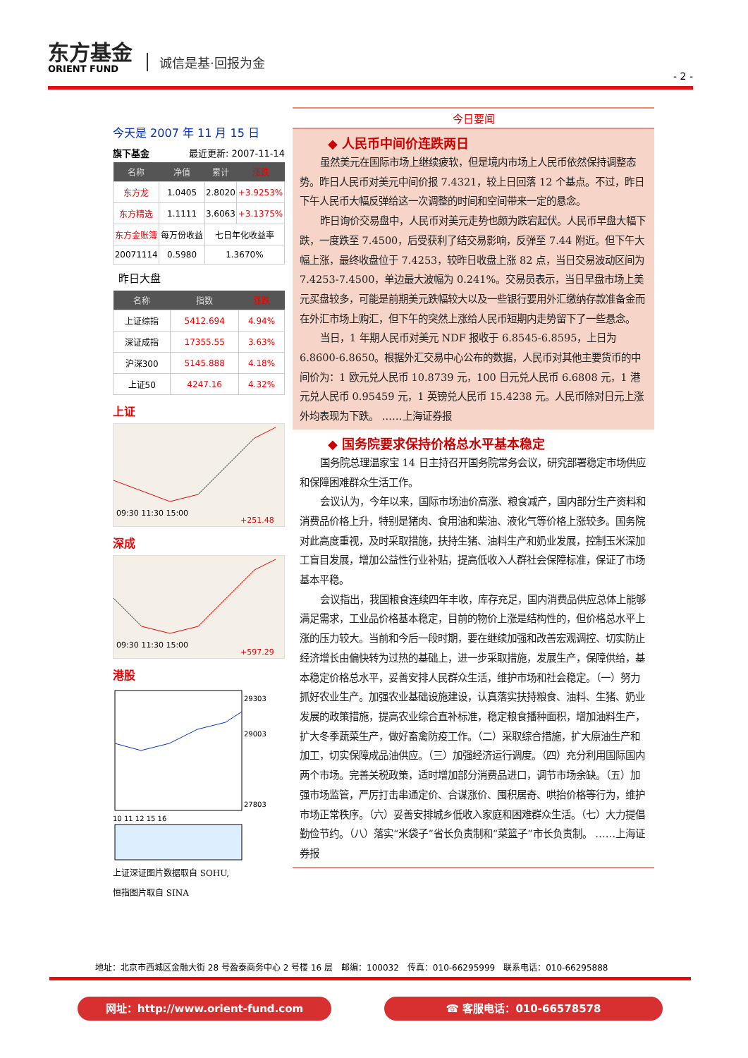东方基金
ORIENT FUND
诚信是基·回报为金
- 2 -
今天是 2007 年 11 月 15 日
旗下基金 最近更新: 2007-11-14
| 名称 | 净值 | 累计 | 涨跌 |
| --- | --- | --- | --- |
| 东方龙 | 1.0405 | 2.8020 | +3.9253% |
| 东方精选 | 1.1111 | 3.6063 | +3.1375% |
| 东方金账簿 | 每万份收益 | 七日年化收益率 | |
| 20071114 | 0.5980 | 1.3670% | |
昨日大盘
| 名称 | 指数 | 涨跌 |
| --- | --- | --- |
| 上证综指 | 5412.694 | 4.94% |
| 深证成指 | 17355.55 | 3.63% |
| 沪深300 | 5145.888 | 4.18% |
| 上证50 | 4247.16 | 4.32% |
上证
09:30 11:30 15:00
+251.48
深成
09:30 11:30 15:00
+597.29
港股
29303
29003
27803
10 11 12 15 16
上证深证图片数据取自 SOHU,
恒指图片取自 SINA
今日要闻
◆ 人民币中间价连跌两日
虽然美元在国际市场上继续疲软，但是境内市场上人民币依然保持调整态势。昨日人民币对美元中间价报 7.4321，较上日回落 12 个基点。不过，昨日下午人民币大幅反弹给这一次调整的时间和空间带来一定的悬念。
昨日询价交易盘中，人民币对美元走势也颇为跌宕起伏。人民币早盘大幅下跌，一度跌至 7.4500，后受获利了结交易影响，反弹至 7.44 附近。但下午大幅上涨，最终收盘位于 7.4253，较昨日收盘上涨 82 点，当日交易波动区间为 7.4253-7.4500，单边最大波幅为 0.241%。交易员表示，当日早盘市场上美元买盘较多，可能是前期美元跌幅较大以及一些银行要用外汇缴纳存款准备金而在外汇市场上购汇，但下午的突然上涨给人民币短期内走势留下了一些悬念。
当日，1 年期人民币对美元 NDF 报收于 6.8545-6.8595，上日为 6.8600-6.8650。根据外汇交易中心公布的数据，人民币对其他主要货币的中间价为：1 欧元兑人民币 10.8739 元，100 日元兑人民币 6.6808 元，1 港元兑人民币 0.95459 元，1 英镑兑人民币 15.4238 元。人民币除对日元上涨外均表现为下跌。 ……上海证券报
◆ 国务院要求保持价格总水平基本稳定
国务院总理温家宝 14 日主持召开国务院常务会议，研究部署稳定市场供应和保障困难群众生活工作。
会议认为，今年以来，国际市场油价高涨、粮食减产，国内部分生产资料和消费品价格上升，特别是猪肉、食用油和柴油、液化气等价格上涨较多。国务院对此高度重视，及时采取措施，扶持生猪、油料生产和奶业发展，控制玉米深加工盲目发展，增加公益性行业补贴，提高低收入人群社会保障标准，保证了市场基本平稳。
会议指出，我国粮食连续四年丰收，库存充足，国内消费品供应总体上能够满足需求，工业品价格基本稳定，目前的物价上涨是结构性的，但价格总水平上涨的压力较大。当前和今后一段时期，要在继续加强和改善宏观调控、切实防止经济增长由偏快转为过热的基础上，进一步采取措施，发展生产，保障供给，基本稳定价格总水平，妥善安排人民群众生活，维护市场和社会稳定。（一）努力抓好农业生产。加强农业基础设施建设，认真落实扶持粮食、油料、生猪、奶业发展的政策措施，提高农业综合直补标准，稳定粮食播种面积，增加油料生产，扩大冬季蔬菜生产，做好畜禽防疫工作。（二）采取综合措施，扩大原油生产和加工，切实保障成品油供应。（三）加强经济运行调度。（四）充分利用国际国内两个市场。完善关税政策，适时增加部分消费品进口，调节市场余缺。（五）加强市场监管，严厉打击串通定价、合谋涨价、囤积居奇、哄抬价格等行为，维护市场正常秩序。（六）妥善安排城乡低收入家庭和困难群众生活。（七）大力提倡勤俭节约。（八）落实“米袋子”省长负责制和“菜篮子”市长负责制。 ……上海证券报
地址：北京市西城区金融大街 28 号盈泰商务中心 2 号楼 16 层　邮编：100032　传真：010-66295999　联系电话：010-66295888
网址：http://www.orient-fund.com ☎ 客服电话：010-66578578